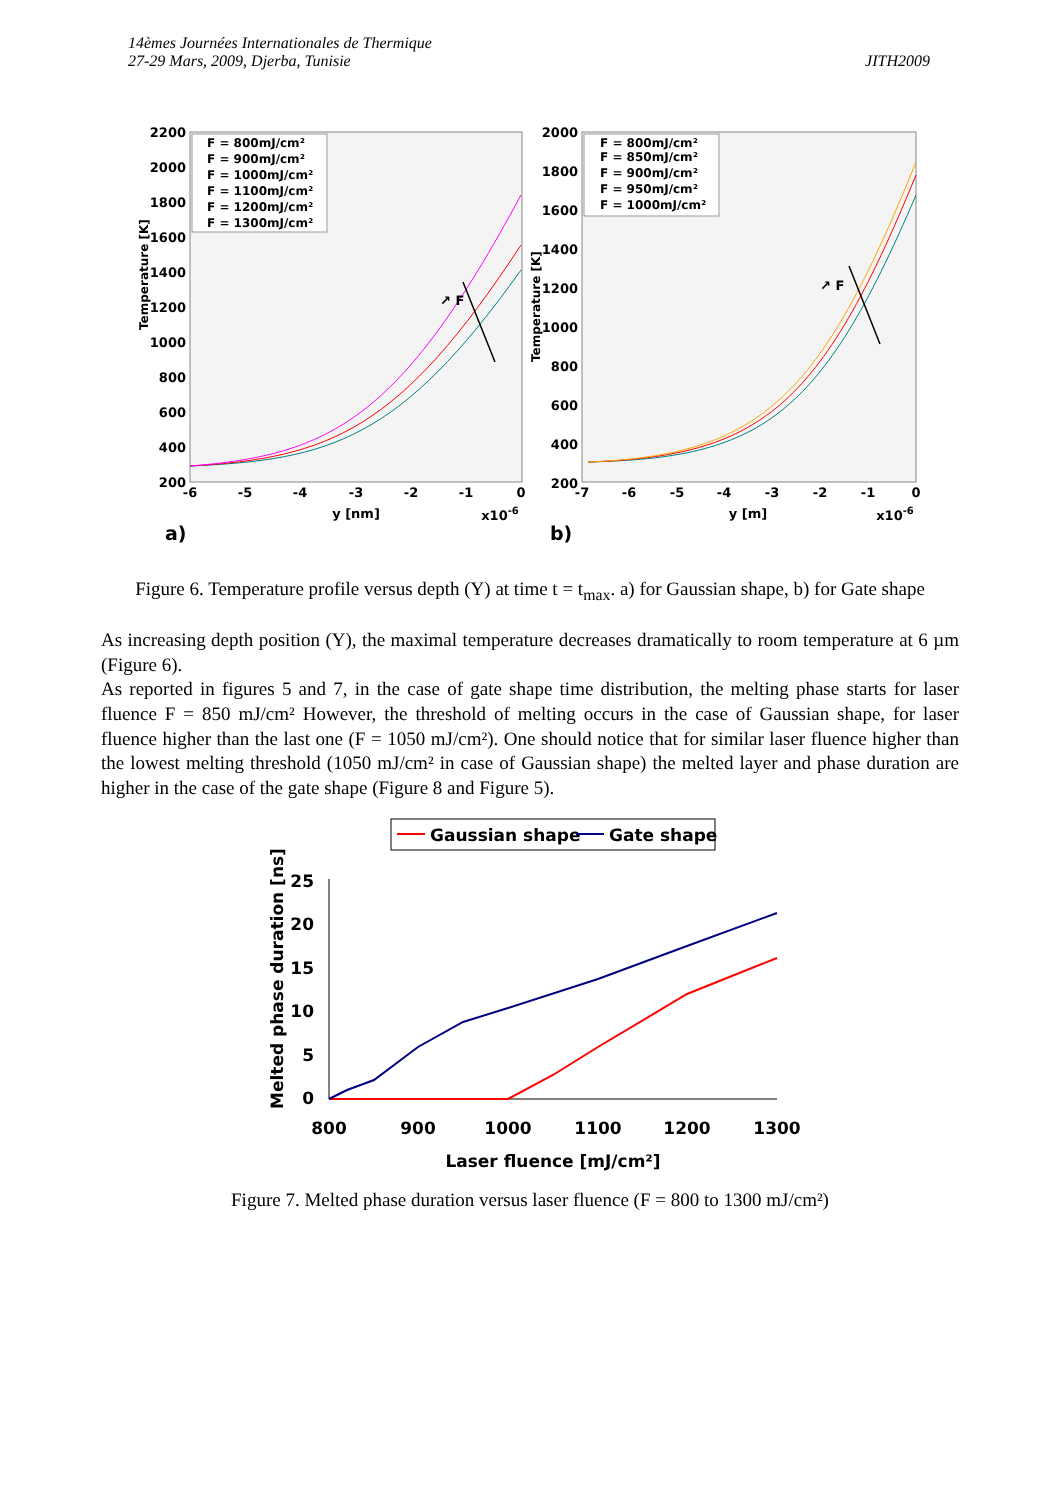14èmes Journées Internationales de Thermique
27-29 Mars, 2009, Djerba, Tunisie
JITH2009
2200
2000
1800
1600
1400
1200
1000
800
600
400
200
-6
-5
-4
-3
-2
-1
0
y [nm]
x10-6
Temperature [K]
F = 800mJ/cm²
F = 900mJ/cm²
F = 1000mJ/cm²
F = 1100mJ/cm²
F = 1200mJ/cm²
F = 1300mJ/cm²
↗ F
a)
2000
1800
1600
1400
1200
1000
800
600
400
200
-7
-6
-5
-4
-3
-2
-1
0
y [m]
x10-6
Temperature [K]
F = 800mJ/cm²
F = 850mJ/cm²
F = 900mJ/cm²
F = 950mJ/cm²
F = 1000mJ/cm²
↗ F
b)
Figure 6. Temperature profile versus depth (Y) at time t = t<sub>max</sub>. a) for Gaussian shape, b) for Gate shape
As increasing depth position (Y), the maximal temperature decreases dramatically to room temperature at 6 µm (Figure 6).
As reported in figures 5 and 7, in the case of gate shape time distribution, the melting phase starts for laser fluence F = 850 mJ/cm² However, the threshold of melting occurs in the case of Gaussian shape, for laser fluence higher than the last one (F = 1050 mJ/cm²). One should notice that for similar laser fluence higher than the lowest melting threshold (1050 mJ/cm² in case of Gaussian shape) the melted layer and phase duration are higher in the case of the gate shape (Figure 8 and Figure 5).
Gaussian shape
Gate shape
25
20
15
10
5
0
800
900
1000
1100
1200
1300
Laser fluence [mJ/cm²]
Melted phase duration [ns]
Figure 7. Melted phase duration versus laser fluence (F = 800 to 1300 mJ/cm²)